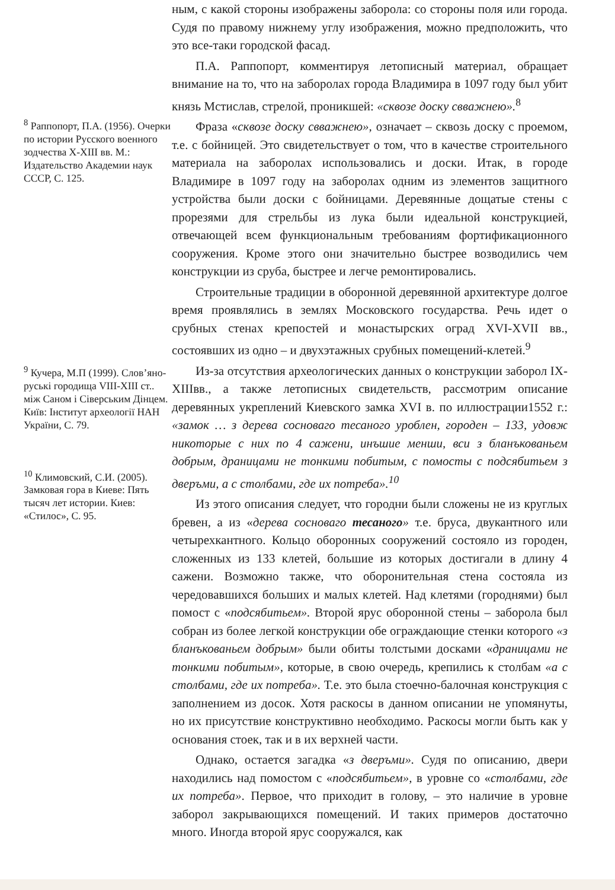<sup>8</sup> Раппопорт, П.А. (1956). Очерки по истории Русского военного зодчества X-XIII вв. М.: Издательство Академии наук СССР, С. 125.
<sup>9</sup> Кучера, М.П (1999). Слов’яно-руські городища VIII-XIII ст.. між Саном і Сіверським Дінцем. Київ: Інститут археології НАН України, С. 79.
<sup>10</sup> Климовский, С.И. (2005). Замковая гора в Киеве: Пять тысяч лет истории. Киев: «Стилос», С. 95.
ным, с какой стороны изображены заборола: со стороны поля или города. Судя по правому нижнему углу изображения, можно предположить, что это все-таки городской фасад.
П.А. Раппопорт, комментируя летописный материал, обращает внимание на то, что на заборолах города Владимира в 1097 году был убит князь Мстислав, стрелой, проникшей: «сквозе доску свважнею».<sup>8</sup>
Фраза «сквозе доску свважнею», означает – сквозь доску с проемом, т.е. с бойницей. Это свидетельствует о том, что в качестве строительного материала на заборолах использовались и доски. Итак, в городе Владимире в 1097 году на заборолах одним из элементов защитного устройства были доски с бойницами. Деревянные дощатые стены с прорезями для стрельбы из лука были идеальной конструкцией, отвечающей всем функциональным требованиям фортификационного сооружения. Кроме этого они значительно быстрее возводились чем конструкции из сруба, быстрее и легче ремонтировались.
Строительные традиции в оборонной деревянной архитектуре долгое время проявлялись в землях Московского государства. Речь идет о срубных стенах крепостей и монастырских оград XVI-XVII вв., состоявших из одно – и двухэтажных срубных помещений-клетей.<sup>9</sup>
Из-за отсутствия археологических данных о конструкции заборол IX-XIIIвв., а также летописных свидетельств, рассмотрим описание деревянных укреплений Киевского замка XVI в. по иллюстрации1552 г.: «замок … з дерева сосноваго тесаного уроблен, городен – 133, удовж никоторые с них по 4 сажени, инъшие менши, вси з бланъкованьем добрым, драницами не тонкими побитым, с помосты с подсябитьем з дверъми, а с столбами, где их потреба».<sup>10</sup>
Из этого описания следует, что городни были сложены не из круглых бревен, а из «дерева сосноваго тесаного» т.е. бруса, двукантного или четырехкантного. Кольцо оборонных сооружений состояло из городен, сложенных из 133 клетей, большие из которых достигали в длину 4 сажени. Возможно также, что оборонительная стена состояла из чередовавшихся больших и малых клетей. Над клетями (городнями) был помост с «подсябитьем». Второй ярус оборонной стены – заборола был собран из более легкой конструкции обе ограждающие стенки которого «з бланъкованьем добрым» были обиты толстыми досками «драницами не тонкими побитым», которые, в свою очередь, крепились к столбам «а с столбами, где их потреба». Т.е. это была стоечно-балочная конструкция с заполнением из досок. Хотя раскосы в данном описании не упомянуты, но их присутствие конструктивно необходимо. Раскосы могли быть как у основания стоек, так и в их верхней части.
Однако, остается загадка «з дверъми». Судя по описанию, двери находились над помостом с «подсябитьем», в уровне со «столбами, где их потреба». Первое, что приходит в голову, – это наличие в уровне заборол закрывающихся помещений. И таких примеров достаточно много. Иногда второй ярус сооружался, как